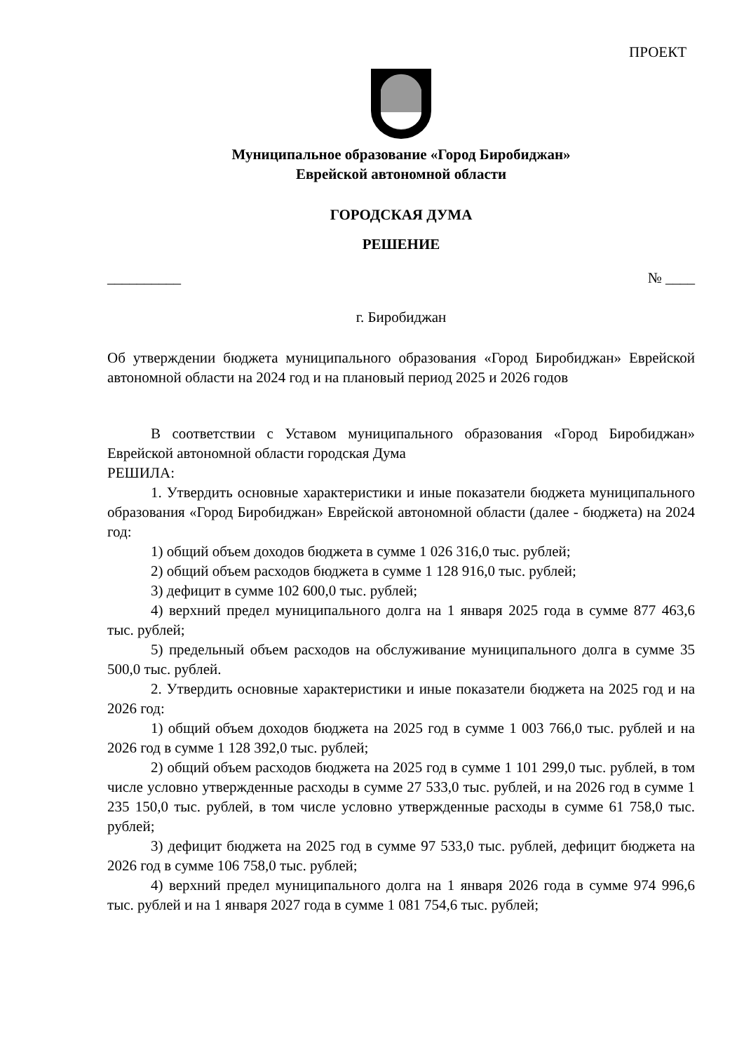ПРОЕКТ
Муниципальное образование «Город Биробиджан»
Еврейской автономной области
ГОРОДСКАЯ ДУМА
РЕШЕНИЕ
__________ № ____
г. Биробиджан
Об утверждении бюджета муниципального образования «Город Биробиджан» Еврейской автономной области на 2024 год и на плановый период 2025 и 2026 годов
В соответствии с Уставом муниципального образования «Город Биробиджан» Еврейской автономной области городская Дума
РЕШИЛА:
1. Утвердить основные характеристики и иные показатели бюджета муниципального образования «Город Биробиджан» Еврейской автономной области (далее - бюджета) на 2024 год:
1) общий объем доходов бюджета в сумме 1 026 316,0 тыс. рублей;
2) общий объем расходов бюджета в сумме 1 128 916,0 тыс. рублей;
3) дефицит в сумме 102 600,0 тыс. рублей;
4) верхний предел муниципального долга на 1 января 2025 года в сумме 877 463,6 тыс. рублей;
5) предельный объем расходов на обслуживание муниципального долга в сумме 35 500,0 тыс. рублей.
2. Утвердить основные характеристики и иные показатели бюджета на 2025 год и на 2026 год:
1) общий объем доходов бюджета на 2025 год в сумме 1 003 766,0 тыс. рублей и на 2026 год в сумме 1 128 392,0 тыс. рублей;
2) общий объем расходов бюджета на 2025 год в сумме 1 101 299,0 тыс. рублей, в том числе условно утвержденные расходы в сумме 27 533,0 тыс. рублей, и на 2026 год в сумме 1 235 150,0 тыс. рублей, в том числе условно утвержденные расходы в сумме 61 758,0 тыс. рублей;
3) дефицит бюджета на 2025 год в сумме 97 533,0 тыс. рублей, дефицит бюджета на 2026 год в сумме 106 758,0 тыс. рублей;
4) верхний предел муниципального долга на 1 января 2026 года в сумме 974 996,6 тыс. рублей и на 1 января 2027 года в сумме 1 081 754,6 тыс. рублей;